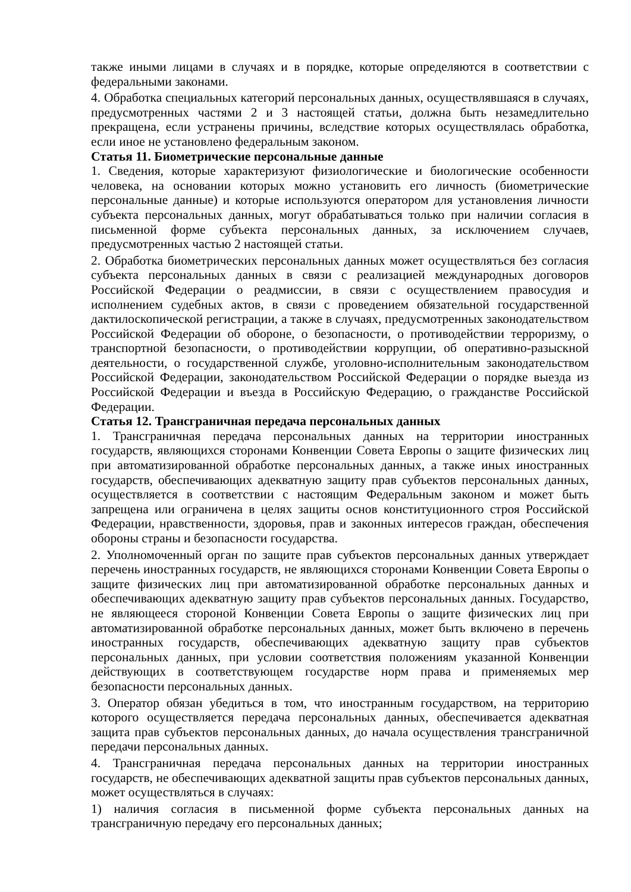также иными лицами в случаях и в порядке, которые определяются в соответствии с федеральными законами.
4. Обработка специальных категорий персональных данных, осуществлявшаяся в случаях, предусмотренных частями 2 и 3 настоящей статьи, должна быть незамедлительно прекращена, если устранены причины, вследствие которых осуществлялась обработка, если иное не установлено федеральным законом.
Статья 11. Биометрические персональные данные
1. Сведения, которые характеризуют физиологические и биологические особенности человека, на основании которых можно установить его личность (биометрические персональные данные) и которые используются оператором для установления личности субъекта персональных данных, могут обрабатываться только при наличии согласия в письменной форме субъекта персональных данных, за исключением случаев, предусмотренных частью 2 настоящей статьи.
2. Обработка биометрических персональных данных может осуществляться без согласия субъекта персональных данных в связи с реализацией международных договоров Российской Федерации о реадмиссии, в связи с осуществлением правосудия и исполнением судебных актов, в связи с проведением обязательной государственной дактилоскопической регистрации, а также в случаях, предусмотренных законодательством Российской Федерации об обороне, о безопасности, о противодействии терроризму, о транспортной безопасности, о противодействии коррупции, об оперативно-разыскной деятельности, о государственной службе, уголовно-исполнительным законодательством Российской Федерации, законодательством Российской Федерации о порядке выезда из Российской Федерации и въезда в Российскую Федерацию, о гражданстве Российской Федерации.
Статья 12. Трансграничная передача персональных данных
1. Трансграничная передача персональных данных на территории иностранных государств, являющихся сторонами Конвенции Совета Европы о защите физических лиц при автоматизированной обработке персональных данных, а также иных иностранных государств, обеспечивающих адекватную защиту прав субъектов персональных данных, осуществляется в соответствии с настоящим Федеральным законом и может быть запрещена или ограничена в целях защиты основ конституционного строя Российской Федерации, нравственности, здоровья, прав и законных интересов граждан, обеспечения обороны страны и безопасности государства.
2. Уполномоченный орган по защите прав субъектов персональных данных утверждает перечень иностранных государств, не являющихся сторонами Конвенции Совета Европы о защите физических лиц при автоматизированной обработке персональных данных и обеспечивающих адекватную защиту прав субъектов персональных данных. Государство, не являющееся стороной Конвенции Совета Европы о защите физических лиц при автоматизированной обработке персональных данных, может быть включено в перечень иностранных государств, обеспечивающих адекватную защиту прав субъектов персональных данных, при условии соответствия положениям указанной Конвенции действующих в соответствующем государстве норм права и применяемых мер безопасности персональных данных.
3. Оператор обязан убедиться в том, что иностранным государством, на территорию которого осуществляется передача персональных данных, обеспечивается адекватная защита прав субъектов персональных данных, до начала осуществления трансграничной передачи персональных данных.
4. Трансграничная передача персональных данных на территории иностранных государств, не обеспечивающих адекватной защиты прав субъектов персональных данных, может осуществляться в случаях:
1) наличия согласия в письменной форме субъекта персональных данных на трансграничную передачу его персональных данных;